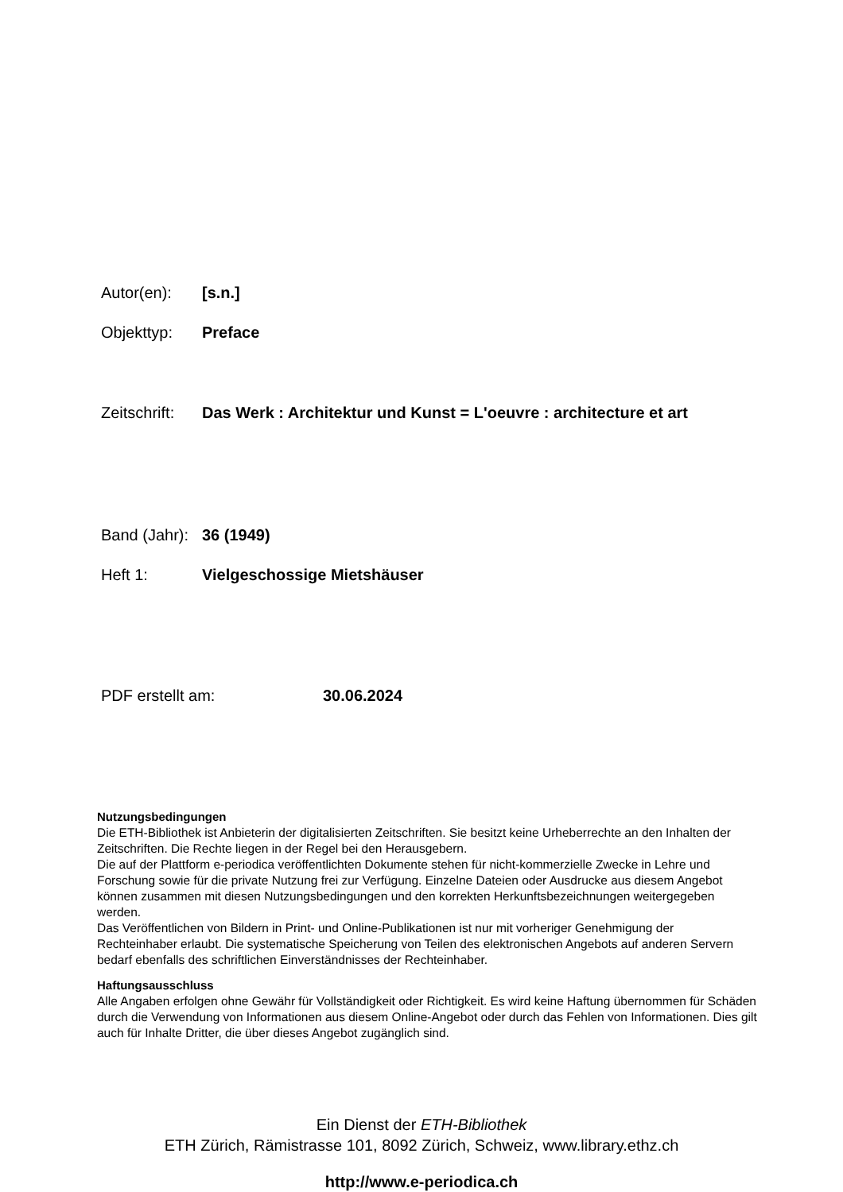Autor(en): [s.n.]
Objekttyp: Preface
Zeitschrift: Das Werk : Architektur und Kunst = L'oeuvre : architecture et art
Band (Jahr): 36 (1949)
Heft 1: Vielgeschossige Mietshäuser
PDF erstellt am: 30.06.2024
Nutzungsbedingungen
Die ETH-Bibliothek ist Anbieterin der digitalisierten Zeitschriften. Sie besitzt keine Urheberrechte an den Inhalten der Zeitschriften. Die Rechte liegen in der Regel bei den Herausgebern.
Die auf der Plattform e-periodica veröffentlichten Dokumente stehen für nicht-kommerzielle Zwecke in Lehre und Forschung sowie für die private Nutzung frei zur Verfügung. Einzelne Dateien oder Ausdrucke aus diesem Angebot können zusammen mit diesen Nutzungsbedingungen und den korrekten Herkunftsbezeichnungen weitergegeben werden.
Das Veröffentlichen von Bildern in Print- und Online-Publikationen ist nur mit vorheriger Genehmigung der Rechteinhaber erlaubt. Die systematische Speicherung von Teilen des elektronischen Angebots auf anderen Servern bedarf ebenfalls des schriftlichen Einverständnisses der Rechteinhaber.
Haftungsausschluss
Alle Angaben erfolgen ohne Gewähr für Vollständigkeit oder Richtigkeit. Es wird keine Haftung übernommen für Schäden durch die Verwendung von Informationen aus diesem Online-Angebot oder durch das Fehlen von Informationen. Dies gilt auch für Inhalte Dritter, die über dieses Angebot zugänglich sind.
Ein Dienst der ETH-Bibliothek
ETH Zürich, Rämistrasse 101, 8092 Zürich, Schweiz, www.library.ethz.ch
http://www.e-periodica.ch